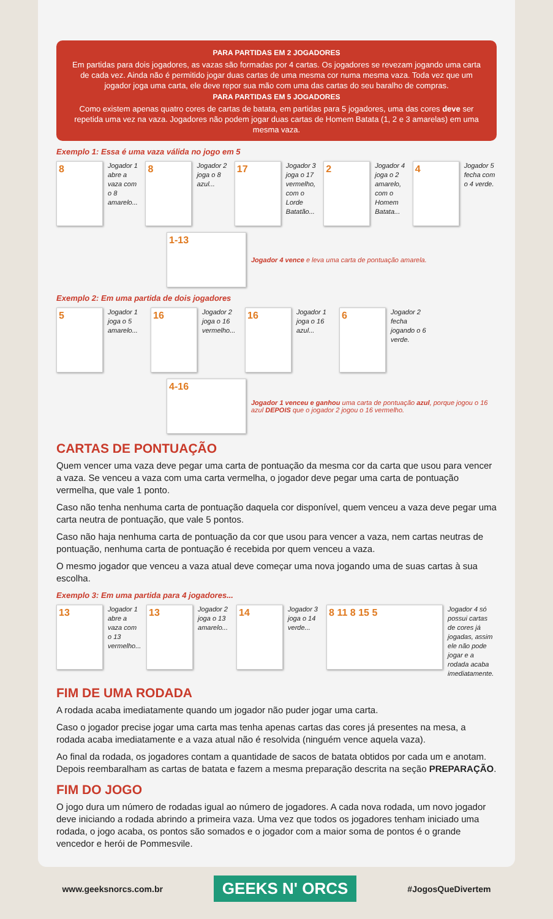PARA PARTIDAS EM 2 JOGADORES
Em partidas para dois jogadores, as vazas são formadas por 4 cartas. Os jogadores se revezam jogando uma carta de cada vez. Ainda não é permitido jogar duas cartas de uma mesma cor numa mesma vaza. Toda vez que um jogador joga uma carta, ele deve repor sua mão com uma das cartas do seu baralho de compras.
PARA PARTIDAS EM 5 JOGADORES
Como existem apenas quatro cores de cartas de batata, em partidas para 5 jogadores, uma das cores deve ser repetida uma vez na vaza. Jogadores não podem jogar duas cartas de Homem Batata (1, 2 e 3 amarelas) em uma mesma vaza.
Exemplo 1: Essa é uma vaza válida no jogo em 5
8
Jogador 1 abre a vaza com o 8 amarelo...
8
Jogador 2 joga o 8 azul...
17
Jogador 3 joga o 17 vermelho, com o Lorde Batatão...
2
Jogador 4 joga o 2 amarelo, com o Homem Batata...
4
Jogador 5 fecha com o 4 verde.
1-13
Jogador 4 vence e leva uma carta de pontuação amarela.
Exemplo 2: Em uma partida de dois jogadores
5
Jogador 1 joga o 5 amarelo...
16
Jogador 2 joga o 16 vermelho...
16
Jogador 1 joga o 16 azul...
6
Jogador 2 fecha jogando o 6 verde.
4-16
Jogador 1 venceu e ganhou uma carta de pontuação azul, porque jogou o 16 azul DEPOIS que o jogador 2 jogou o 16 vermelho.
CARTAS DE PONTUAÇÃO
Quem vencer uma vaza deve pegar uma carta de pontuação da mesma cor da carta que usou para vencer a vaza. Se venceu a vaza com uma carta vermelha, o jogador deve pegar uma carta de pontuação vermelha, que vale 1 ponto.
Caso não tenha nenhuma carta de pontuação daquela cor disponível, quem venceu a vaza deve pegar uma carta neutra de pontuação, que vale 5 pontos.
Caso não haja nenhuma carta de pontuação da cor que usou para vencer a vaza, nem cartas neutras de pontuação, nenhuma carta de pontuação é recebida por quem venceu a vaza.
O mesmo jogador que venceu a vaza atual deve começar uma nova jogando uma de suas cartas à sua escolha.
Exemplo 3: Em uma partida para 4 jogadores...
13
Jogador 1 abre a vaza com o 13 vermelho...
13
Jogador 2 joga o 13 amarelo...
14
Jogador 3 joga o 14 verde...
8 11 8 15 5
Jogador 4 só possui cartas de cores já jogadas, assim ele não pode jogar e a rodada acaba imediatamente.
FIM DE UMA RODADA
A rodada acaba imediatamente quando um jogador não puder jogar uma carta.
Caso o jogador precise jogar uma carta mas tenha apenas cartas das cores já presentes na mesa, a rodada acaba imediatamente e a vaza atual não é resolvida (ninguém vence aquela vaza).
Ao final da rodada, os jogadores contam a quantidade de sacos de batata obtidos por cada um e anotam. Depois reembaralham as cartas de batata e fazem a mesma preparação descrita na seção PREPARAÇÃO.
FIM DO JOGO
O jogo dura um número de rodadas igual ao número de jogadores. A cada nova rodada, um novo jogador deve iniciando a rodada abrindo a primeira vaza. Uma vez que todos os jogadores tenham iniciado uma rodada, o jogo acaba, os pontos são somados e o jogador com a maior soma de pontos é o grande vencedor e herói de Pommesvile.
www.geeksnorcs.com.br GEEKS N' ORCS #JogosQueDivertem